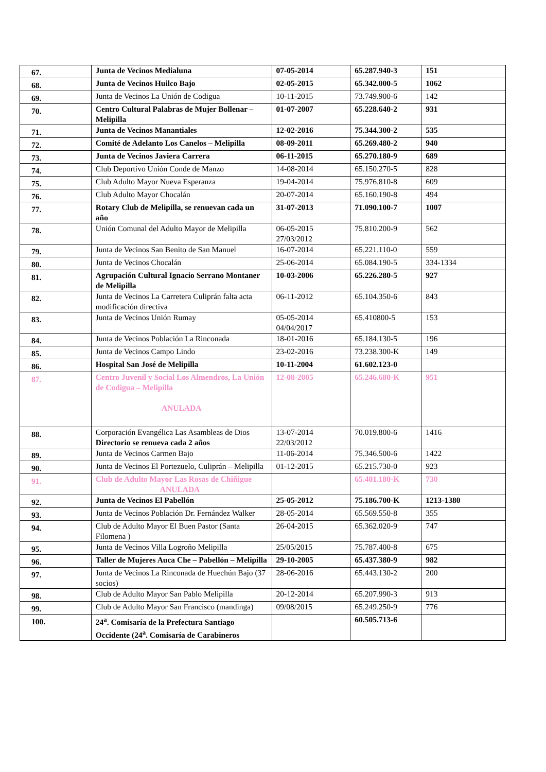| 67. | Junta de Vecinos Medialuna | 07-05-2014 | 65.287.940-3 | 151 |
| 68. | Junta de Vecinos Huilco Bajo | 02-05-2015 | 65.342.000-5 | 1062 |
| 69. | Junta de Vecinos La Unión de Codigua | 10-11-2015 | 73.749.900-6 | 142 |
| 70. | Centro Cultural Palabras de Mujer Bollenar – Melipilla | 01-07-2007 | 65.228.640-2 | 931 |
| 71. | Junta de Vecinos Manantiales | 12-02-2016 | 75.344.300-2 | 535 |
| 72. | Comité de Adelanto Los Canelos – Melipilla | 08-09-2011 | 65.269.480-2 | 940 |
| 73. | Junta de Vecinos Javiera Carrera | 06-11-2015 | 65.270.180-9 | 689 |
| 74. | Club Deportivo Unión Conde de Manzo | 14-08-2014 | 65.150.270-5 | 828 |
| 75. | Club Adulto Mayor Nueva Esperanza | 19-04-2014 | 75.976.810-8 | 609 |
| 76. | Club Adulto Mayor Chocalán | 20-07-2014 | 65.160.190-8 | 494 |
| 77. | Rotary Club de Melipilla, se renuevan cada un año | 31-07-2013 | 71.090.100-7 | 1007 |
| 78. | Unión Comunal del Adulto Mayor de Melipilla | 06-05-2015 27/03/2012 | 75.810.200-9 | 562 |
| 79. | Junta de Vecinos San Benito de San Manuel | 16-07-2014 | 65.221.110-0 | 559 |
| 80. | Junta de Vecinos Chocalán | 25-06-2014 | 65.084.190-5 | 334-1334 |
| 81. | Agrupación Cultural Ignacio Serrano Montaner de Melipilla | 10-03-2006 | 65.226.280-5 | 927 |
| 82. | Junta de Vecinos La Carretera Culiprán falta acta modificación directiva | 06-11-2012 | 65.104.350-6 | 843 |
| 83. | Junta de Vecinos Unión Rumay | 05-05-2014 04/04/2017 | 65.410800-5 | 153 |
| 84. | Junta de Vecinos Población La Rinconada | 18-01-2016 | 65.184.130-5 | 196 |
| 85. | Junta de Vecinos Campo Lindo | 23-02-2016 | 73.238.300-K | 149 |
| 86. | Hospital San José de Melipilla | 10-11-2004 | 61.602.123-0 | |
| 87. | Centro Juvenil y Social Los Almendros, La Unión de Codigua – Melipilla ANULADA | 12-08-2005 | 65.246.680-K | 951 |
| 88. | Corporación Evangélica Las Asambleas de Dios Directorio se renueva cada 2 años | 13-07-2014 22/03/2012 | 70.019.800-6 | 1416 |
| 89. | Junta de Vecinos Carmen Bajo | 11-06-2014 | 75.346.500-6 | 1422 |
| 90. | Junta de Vecinos El Portezuelo, Culiprán – Melipilla | 01-12-2015 | 65.215.730-0 | 923 |
| 91. | Club de Adulto Mayor Las Rosas de Chiñigue ANULADA | | 65.401.180-K | 730 |
| 92. | Junta de Vecinos El Pabellón | 25-05-2012 | 75.186.700-K | 1213-1380 |
| 93. | Junta de Vecinos Población Dr. Fernández Walker | 28-05-2014 | 65.569.550-8 | 355 |
| 94. | Club de Adulto Mayor El Buen Pastor (Santa Filomena ) | 26-04-2015 | 65.362.020-9 | 747 |
| 95. | Junta de Vecinos Villa Logroño Melipilla | 25/05/2015 | 75.787.400-8 | 675 |
| 96. | Taller de Mujeres Auca Che – Pabellón – Melipilla | 29-10-2005 | 65.437.380-9 | 982 |
| 97. | Junta de Vecinos La Rinconada de Huechún Bajo (37 socios) | 28-06-2016 | 65.443.130-2 | 200 |
| 98. | Club de Adulto Mayor San Pablo Melipilla | 20-12-2014 | 65.207.990-3 | 913 |
| 99. | Club de Adulto Mayor San Francisco (mandinga) | 09/08/2015 | 65.249.250-9 | 776 |
| 100. | 24<sup>a</sup>. Comisaría de la Prefectura Santiago Occidente (24<sup>a</sup>. Comisaría de Carabineros | | 60.505.713-6 | |